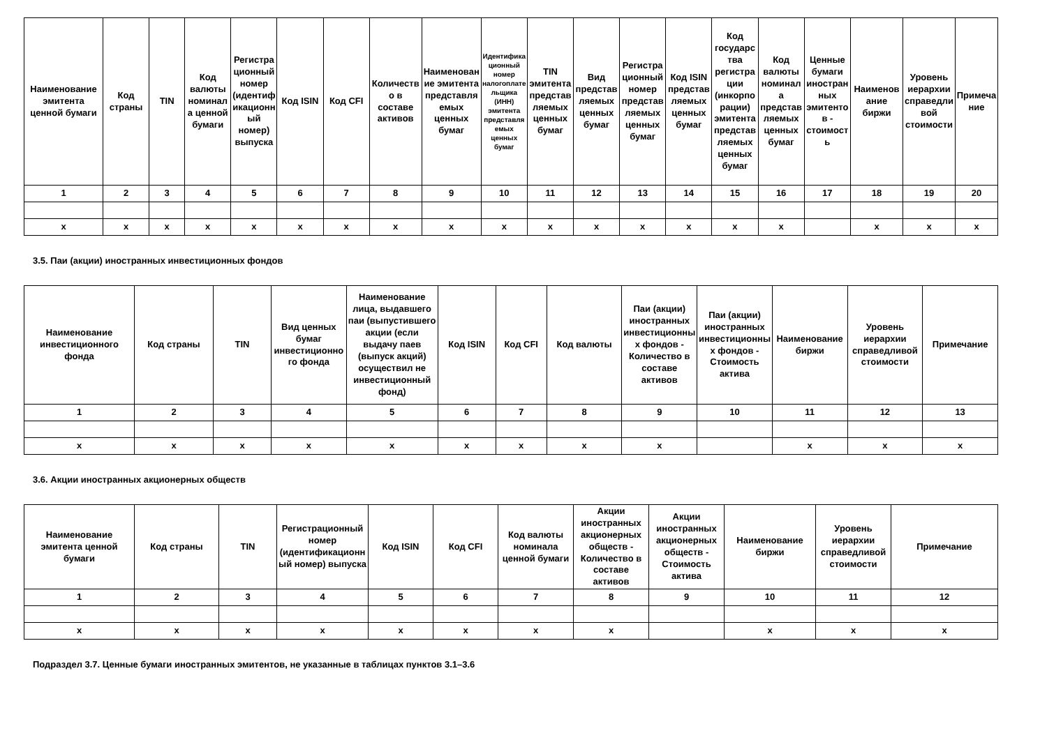| Наименование эмитента ценной бумаги | Код страны | TIN | Код валюты номинала ценной бумаги | Регистрационный номер (идентификационный номер) выпуска | Код ISIN | Код CFI | Количество в составе активов | Наименование эмитента представляемых ценных бумаг | Идентификационный номер налогоплательщика (ИНН) эмитента представляемых ценных бумаг | TIN эмитента представляемых ценных бумаг | Вид представляемых ценных бумаг | Регистрационный номер представляемых ценных бумаг | Код ISIN представляемых ценных бумаг | Код государства регистрации (инкорпорации) эмитента представляемых ценных бумаг | Код валюты номинала представляемых ценных бумаг | Ценные бумаги иностранных эмитентов - стоимость | Наименование биржи | Уровень иерархии справедливой стоимости | Примечание |
| --- | --- | --- | --- | --- | --- | --- | --- | --- | --- | --- | --- | --- | --- | --- | --- | --- | --- | --- | --- |
| 1 | 2 | 3 | 4 | 5 | 6 | 7 | 8 | 9 | 10 | 11 | 12 | 13 | 14 | 15 | 16 | 17 | 18 | 19 | 20 |
| x | x | x | x | x | x | x | x | x | x | x | x | x | x | x | x | | x | x | x |
3.5. Паи (акции) иностранных инвестиционных фондов
| Наименование инвестиционного фонда | Код страны | TIN | Вид ценных бумаг инвестиционного фонда | Наименование лица, выдавшего паи (выпустившего акции (если выдачу паев (выпуск акций) осуществил не инвестиционный фонд) | Код ISIN | Код CFI | Код валюты | Паи (акции) иностранных инвестиционных фондов - Количество в составе активов | Паи (акции) иностранных инвестиционных фондов - Стоимость актива | Наименование биржи | Уровень иерархии справедливой стоимости | Примечание |
| --- | --- | --- | --- | --- | --- | --- | --- | --- | --- | --- | --- | --- |
| 1 | 2 | 3 | 4 | 5 | 6 | 7 | 8 | 9 | 10 | 11 | 12 | 13 |
| x | x | x | x | x | x | x | x | x | | x | x | x |
3.6. Акции иностранных акционерных обществ
| Наименование эмитента ценной бумаги | Код страны | TIN | Регистрационный номер (идентификационный номер) выпуска | Код ISIN | Код CFI | Код валюты номинала ценной бумаги | Акции иностранных акционерных обществ - Количество в составе активов | Акции иностранных акционерных обществ - Стоимость актива | Наименование биржи | Уровень иерархии справедливой стоимости | Примечание |
| --- | --- | --- | --- | --- | --- | --- | --- | --- | --- | --- | --- |
| 1 | 2 | 3 | 4 | 5 | 6 | 7 | 8 | 9 | 10 | 11 | 12 |
| x | x | x | x | x | x | x | x | | x | x | x |
Подраздел 3.7. Ценные бумаги иностранных эмитентов, не указанные в таблицах пунктов 3.1–3.6